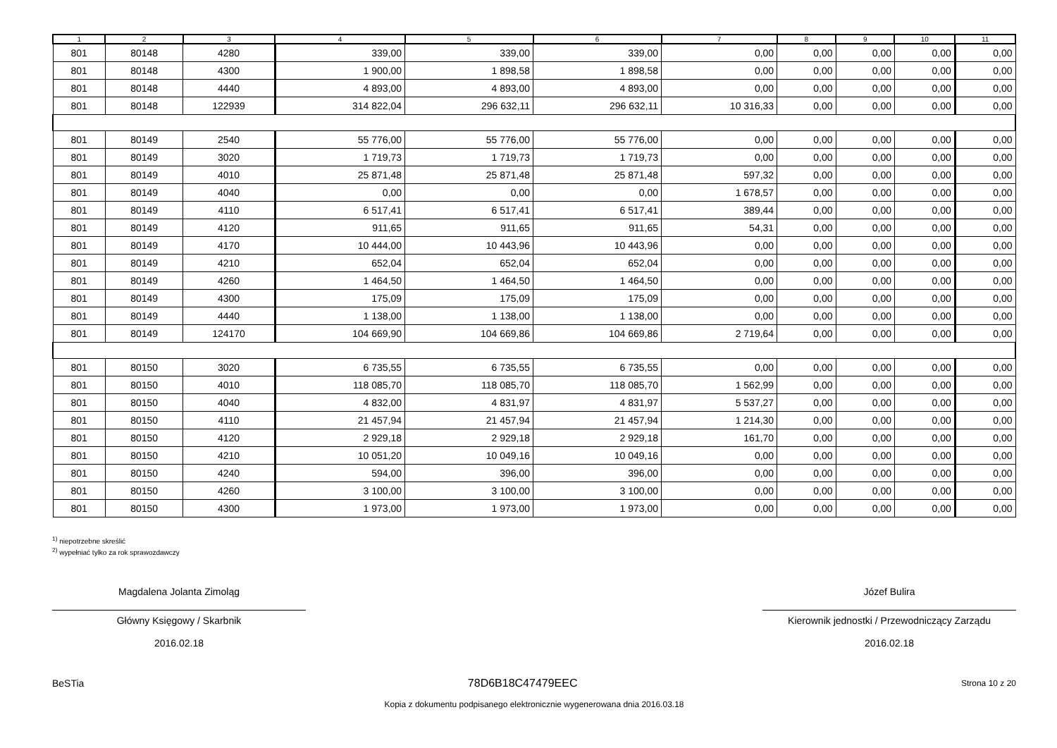| 1 | 2 | 3 | 4 | 5 | 6 | 7 | 8 | 9 | 10 | 11 |
| --- | --- | --- | --- | --- | --- | --- | --- | --- | --- | --- |
| 801 | 80148 | 4280 | 339,00 | 339,00 | 339,00 | 0,00 | 0,00 | 0,00 | 0,00 | 0,00 |
| 801 | 80148 | 4300 | 1 900,00 | 1 898,58 | 1 898,58 | 0,00 | 0,00 | 0,00 | 0,00 | 0,00 |
| 801 | 80148 | 4440 | 4 893,00 | 4 893,00 | 4 893,00 | 0,00 | 0,00 | 0,00 | 0,00 | 0,00 |
| 801 | 80148 | 122939 | 314 822,04 | 296 632,11 | 296 632,11 | 10 316,33 | 0,00 | 0,00 | 0,00 | 0,00 |
| 801 | 80149 | 2540 | 55 776,00 | 55 776,00 | 55 776,00 | 0,00 | 0,00 | 0,00 | 0,00 | 0,00 |
| 801 | 80149 | 3020 | 1 719,73 | 1 719,73 | 1 719,73 | 0,00 | 0,00 | 0,00 | 0,00 | 0,00 |
| 801 | 80149 | 4010 | 25 871,48 | 25 871,48 | 25 871,48 | 597,32 | 0,00 | 0,00 | 0,00 | 0,00 |
| 801 | 80149 | 4040 | 0,00 | 0,00 | 0,00 | 1 678,57 | 0,00 | 0,00 | 0,00 | 0,00 |
| 801 | 80149 | 4110 | 6 517,41 | 6 517,41 | 6 517,41 | 389,44 | 0,00 | 0,00 | 0,00 | 0,00 |
| 801 | 80149 | 4120 | 911,65 | 911,65 | 911,65 | 54,31 | 0,00 | 0,00 | 0,00 | 0,00 |
| 801 | 80149 | 4170 | 10 444,00 | 10 443,96 | 10 443,96 | 0,00 | 0,00 | 0,00 | 0,00 | 0,00 |
| 801 | 80149 | 4210 | 652,04 | 652,04 | 652,04 | 0,00 | 0,00 | 0,00 | 0,00 | 0,00 |
| 801 | 80149 | 4260 | 1 464,50 | 1 464,50 | 1 464,50 | 0,00 | 0,00 | 0,00 | 0,00 | 0,00 |
| 801 | 80149 | 4300 | 175,09 | 175,09 | 175,09 | 0,00 | 0,00 | 0,00 | 0,00 | 0,00 |
| 801 | 80149 | 4440 | 1 138,00 | 1 138,00 | 1 138,00 | 0,00 | 0,00 | 0,00 | 0,00 | 0,00 |
| 801 | 80149 | 124170 | 104 669,90 | 104 669,86 | 104 669,86 | 2 719,64 | 0,00 | 0,00 | 0,00 | 0,00 |
| 801 | 80150 | 3020 | 6 735,55 | 6 735,55 | 6 735,55 | 0,00 | 0,00 | 0,00 | 0,00 | 0,00 |
| 801 | 80150 | 4010 | 118 085,70 | 118 085,70 | 118 085,70 | 1 562,99 | 0,00 | 0,00 | 0,00 | 0,00 |
| 801 | 80150 | 4040 | 4 832,00 | 4 831,97 | 4 831,97 | 5 537,27 | 0,00 | 0,00 | 0,00 | 0,00 |
| 801 | 80150 | 4110 | 21 457,94 | 21 457,94 | 21 457,94 | 1 214,30 | 0,00 | 0,00 | 0,00 | 0,00 |
| 801 | 80150 | 4120 | 2 929,18 | 2 929,18 | 2 929,18 | 161,70 | 0,00 | 0,00 | 0,00 | 0,00 |
| 801 | 80150 | 4210 | 10 051,20 | 10 049,16 | 10 049,16 | 0,00 | 0,00 | 0,00 | 0,00 | 0,00 |
| 801 | 80150 | 4240 | 594,00 | 396,00 | 396,00 | 0,00 | 0,00 | 0,00 | 0,00 | 0,00 |
| 801 | 80150 | 4260 | 3 100,00 | 3 100,00 | 3 100,00 | 0,00 | 0,00 | 0,00 | 0,00 | 0,00 |
| 801 | 80150 | 4300 | 1 973,00 | 1 973,00 | 1 973,00 | 0,00 | 0,00 | 0,00 | 0,00 | 0,00 |
<sup>1)</sup> niepotrzebne skreślić
<sup>2)</sup> wypełniać tylko za rok sprawozdawczy
Magdalena Jolanta Zimoląg
Główny Księgowy / Skarbnik
2016.02.18
Józef Bulira
Kierownik jednostki / Przewodniczący Zarządu
2016.02.18
BeSTia 78D6B18C47479EEC Strona 10 z 20
Kopia z dokumentu podpisanego elektronicznie wygenerowana dnia 2016.03.18